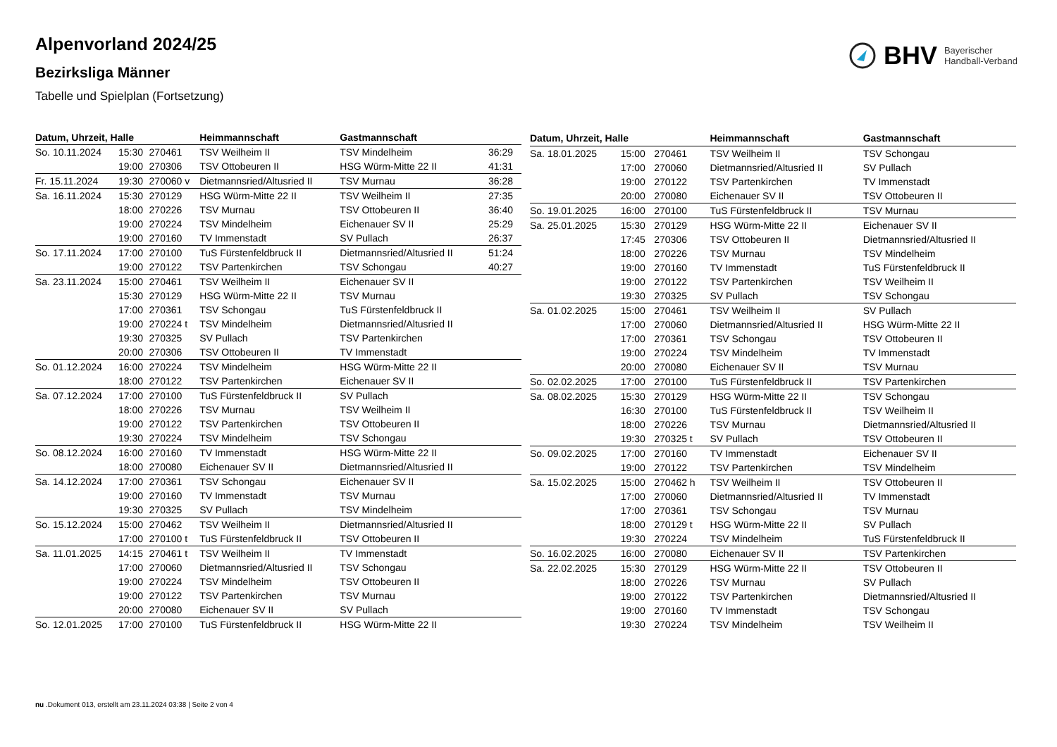BHV Bayerischer
Handball-Verband
Alpenvorland 2024/25
Bezirksliga Männer
Tabelle und Spielplan (Fortsetzung)
| Datum, Uhrzeit, Halle | | | Heimmannschaft | Gastmannschaft | |
| --- | --- | --- | --- | --- | --- |
| So. 10.11.2024 | 15:30 | 270461 | TSV Weilheim II | TSV Mindelheim | 36:29 |
| | 19:00 | 270306 | TSV Ottobeuren II | HSG Würm-Mitte 22 II | 41:31 |
| Fr. 15.11.2024 | 19:30 | 270060 v | Dietmannsried/Altusried II | TSV Murnau | 36:28 |
| Sa. 16.11.2024 | 15:30 | 270129 | HSG Würm-Mitte 22 II | TSV Weilheim II | 27:35 |
| | 18:00 | 270226 | TSV Murnau | TSV Ottobeuren II | 36:40 |
| | 19:00 | 270224 | TSV Mindelheim | Eichenauer SV II | 25:29 |
| | 19:00 | 270160 | TV Immenstadt | SV Pullach | 26:37 |
| So. 17.11.2024 | 17:00 | 270100 | TuS Fürstenfeldbruck II | Dietmannsried/Altusried II | 51:24 |
| | 19:00 | 270122 | TSV Partenkirchen | TSV Schongau | 40:27 |
| Sa. 23.11.2024 | 15:00 | 270461 | TSV Weilheim II | Eichenauer SV II | |
| | 15:30 | 270129 | HSG Würm-Mitte 22 II | TSV Murnau | |
| | 17:00 | 270361 | TSV Schongau | TuS Fürstenfeldbruck II | |
| | 19:00 | 270224 t | TSV Mindelheim | Dietmannsried/Altusried II | |
| | 19:30 | 270325 | SV Pullach | TSV Partenkirchen | |
| | 20:00 | 270306 | TSV Ottobeuren II | TV Immenstadt | |
| So. 01.12.2024 | 16:00 | 270224 | TSV Mindelheim | HSG Würm-Mitte 22 II | |
| | 18:00 | 270122 | TSV Partenkirchen | Eichenauer SV II | |
| Sa. 07.12.2024 | 17:00 | 270100 | TuS Fürstenfeldbruck II | SV Pullach | |
| | 18:00 | 270226 | TSV Murnau | TSV Weilheim II | |
| | 19:00 | 270122 | TSV Partenkirchen | TSV Ottobeuren II | |
| | 19:30 | 270224 | TSV Mindelheim | TSV Schongau | |
| So. 08.12.2024 | 16:00 | 270160 | TV Immenstadt | HSG Würm-Mitte 22 II | |
| | 18:00 | 270080 | Eichenauer SV II | Dietmannsried/Altusried II | |
| Sa. 14.12.2024 | 17:00 | 270361 | TSV Schongau | Eichenauer SV II | |
| | 19:00 | 270160 | TV Immenstadt | TSV Murnau | |
| | 19:30 | 270325 | SV Pullach | TSV Mindelheim | |
| So. 15.12.2024 | 15:00 | 270462 | TSV Weilheim II | Dietmannsried/Altusried II | |
| | 17:00 | 270100 t | TuS Fürstenfeldbruck II | TSV Ottobeuren II | |
| Sa. 11.01.2025 | 14:15 | 270461 t | TSV Weilheim II | TV Immenstadt | |
| | 17:00 | 270060 | Dietmannsried/Altusried II | TSV Schongau | |
| | 19:00 | 270224 | TSV Mindelheim | TSV Ottobeuren II | |
| | 19:00 | 270122 | TSV Partenkirchen | TSV Murnau | |
| | 20:00 | 270080 | Eichenauer SV II | SV Pullach | |
| So. 12.01.2025 | 17:00 | 270100 | TuS Fürstenfeldbruck II | HSG Würm-Mitte 22 II | |
| Datum, Uhrzeit, Halle | | | Heimmannschaft | Gastmannschaft |
| --- | --- | --- | --- | --- |
| Sa. 18.01.2025 | 15:00 | 270461 | TSV Weilheim II | TSV Schongau |
| | 17:00 | 270060 | Dietmannsried/Altusried II | SV Pullach |
| | 19:00 | 270122 | TSV Partenkirchen | TV Immenstadt |
| | 20:00 | 270080 | Eichenauer SV II | TSV Ottobeuren II |
| So. 19.01.2025 | 16:00 | 270100 | TuS Fürstenfeldbruck II | TSV Murnau |
| Sa. 25.01.2025 | 15:30 | 270129 | HSG Würm-Mitte 22 II | Eichenauer SV II |
| | 17:45 | 270306 | TSV Ottobeuren II | Dietmannsried/Altusried II |
| | 18:00 | 270226 | TSV Murnau | TSV Mindelheim |
| | 19:00 | 270160 | TV Immenstadt | TuS Fürstenfeldbruck II |
| | 19:00 | 270122 | TSV Partenkirchen | TSV Weilheim II |
| | 19:30 | 270325 | SV Pullach | TSV Schongau |
| Sa. 01.02.2025 | 15:00 | 270461 | TSV Weilheim II | SV Pullach |
| | 17:00 | 270060 | Dietmannsried/Altusried II | HSG Würm-Mitte 22 II |
| | 17:00 | 270361 | TSV Schongau | TSV Ottobeuren II |
| | 19:00 | 270224 | TSV Mindelheim | TV Immenstadt |
| | 20:00 | 270080 | Eichenauer SV II | TSV Murnau |
| So. 02.02.2025 | 17:00 | 270100 | TuS Fürstenfeldbruck II | TSV Partenkirchen |
| Sa. 08.02.2025 | 15:30 | 270129 | HSG Würm-Mitte 22 II | TSV Schongau |
| | 16:30 | 270100 | TuS Fürstenfeldbruck II | TSV Weilheim II |
| | 18:00 | 270226 | TSV Murnau | Dietmannsried/Altusried II |
| | 19:30 | 270325 t | SV Pullach | TSV Ottobeuren II |
| So. 09.02.2025 | 17:00 | 270160 | TV Immenstadt | Eichenauer SV II |
| | 19:00 | 270122 | TSV Partenkirchen | TSV Mindelheim |
| Sa. 15.02.2025 | 15:00 | 270462 h | TSV Weilheim II | TSV Ottobeuren II |
| | 17:00 | 270060 | Dietmannsried/Altusried II | TV Immenstadt |
| | 17:00 | 270361 | TSV Schongau | TSV Murnau |
| | 18:00 | 270129 t | HSG Würm-Mitte 22 II | SV Pullach |
| | 19:30 | 270224 | TSV Mindelheim | TuS Fürstenfeldbruck II |
| So. 16.02.2025 | 16:00 | 270080 | Eichenauer SV II | TSV Partenkirchen |
| Sa. 22.02.2025 | 15:30 | 270129 | HSG Würm-Mitte 22 II | TSV Ottobeuren II |
| | 18:00 | 270226 | TSV Murnau | SV Pullach |
| | 19:00 | 270122 | TSV Partenkirchen | Dietmannsried/Altusried II |
| | 19:00 | 270160 | TV Immenstadt | TSV Schongau |
| | 19:30 | 270224 | TSV Mindelheim | TSV Weilheim II |
nu .Dokument 013, erstellt am 23.11.2024 03:38 | Seite 2 von 4